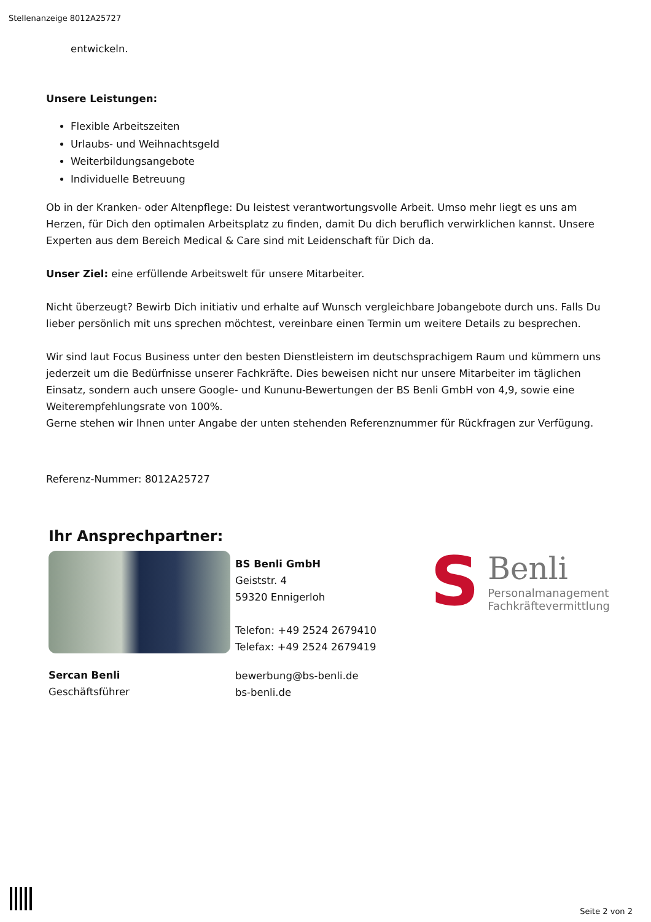Stellenanzeige 8012A25727
entwickeln.
Unsere Leistungen:
Flexible Arbeitszeiten
Urlaubs- und Weihnachtsgeld
Weiterbildungsangebote
Individuelle Betreuung
Ob in der Kranken- oder Altenpflege: Du leistest verantwortungsvolle Arbeit. Umso mehr liegt es uns am Herzen, für Dich den optimalen Arbeitsplatz zu finden, damit Du dich beruflich verwirklichen kannst. Unsere Experten aus dem Bereich Medical & Care sind mit Leidenschaft für Dich da.
Unser Ziel: eine erfüllende Arbeitswelt für unsere Mitarbeiter.
Nicht überzeugt? Bewirb Dich initiativ und erhalte auf Wunsch vergleichbare Jobangebote durch uns. Falls Du lieber persönlich mit uns sprechen möchtest, vereinbare einen Termin um weitere Details zu besprechen.
Wir sind laut Focus Business unter den besten Dienstleistern im deutschsprachigem Raum und kümmern uns jederzeit um die Bedürfnisse unserer Fachkräfte. Dies beweisen nicht nur unsere Mitarbeiter im täglichen Einsatz, sondern auch unsere Google- und Kununu-Bewertungen der BS Benli GmbH von 4,9, sowie eine Weiterempfehlungsrate von 100%.
Gerne stehen wir Ihnen unter Angabe der unten stehenden Referenznummer für Rückfragen zur Verfügung.
Referenz-Nummer: 8012A25727
Ihr Ansprechpartner:
Sercan Benli
Geschäftsführer
BS Benli GmbH
Geiststr. 4
59320 Ennigerloh
Telefon: +49 2524 2679410
Telefax: +49 2524 2679419
bewerbung@bs-benli.de
bs-benli.de
S
Benli
Personalmanagement
Fachkräftevermittlung
Seite 2 von 2